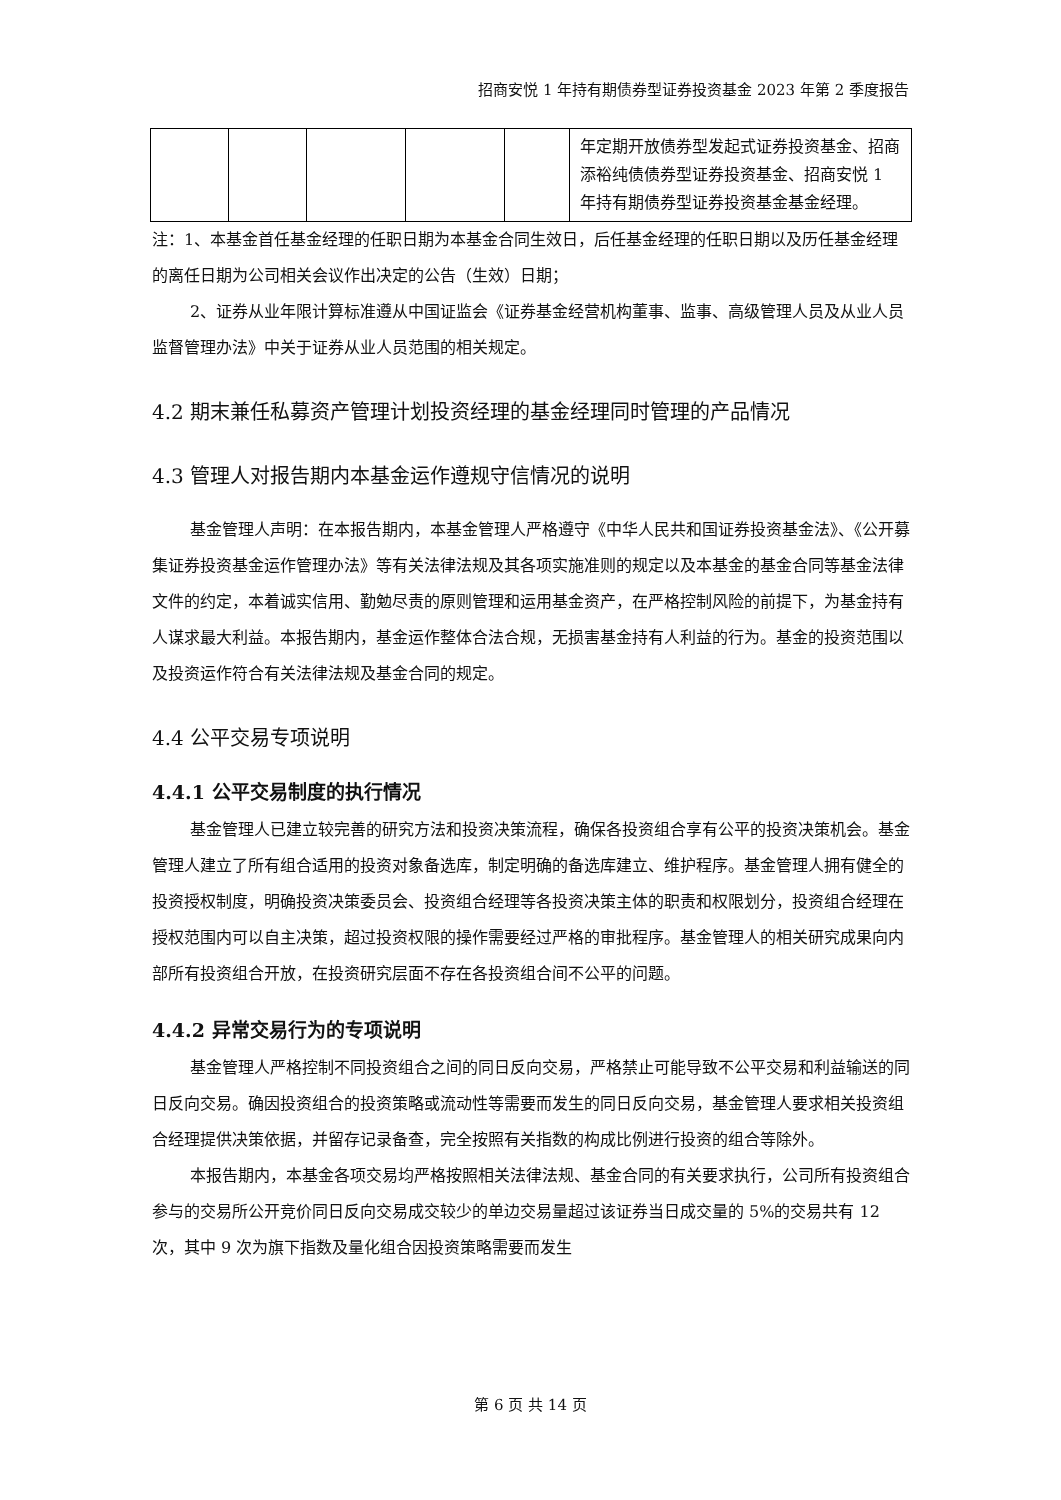招商安悦 1 年持有期债券型证券投资基金 2023 年第 2 季度报告
| | | | | | 年定期开放债券型发起式证券投资基金、招商添裕纯债债券型证券投资基金、招商安悦 1 年持有期债券型证券投资基金基金经理。 |
注：1、本基金首任基金经理的任职日期为本基金合同生效日，后任基金经理的任职日期以及历任基金经理的离任日期为公司相关会议作出决定的公告（生效）日期；
2、证券从业年限计算标准遵从中国证监会《证券基金经营机构董事、监事、高级管理人员及从业人员监督管理办法》中关于证券从业人员范围的相关规定。
4.2 期末兼任私募资产管理计划投资经理的基金经理同时管理的产品情况
4.3 管理人对报告期内本基金运作遵规守信情况的说明
基金管理人声明：在本报告期内，本基金管理人严格遵守《中华人民共和国证券投资基金法》、《公开募集证券投资基金运作管理办法》等有关法律法规及其各项实施准则的规定以及本基金的基金合同等基金法律文件的约定，本着诚实信用、勤勉尽责的原则管理和运用基金资产，在严格控制风险的前提下，为基金持有人谋求最大利益。本报告期内，基金运作整体合法合规，无损害基金持有人利益的行为。基金的投资范围以及投资运作符合有关法律法规及基金合同的规定。
4.4 公平交易专项说明
4.4.1 公平交易制度的执行情况
基金管理人已建立较完善的研究方法和投资决策流程，确保各投资组合享有公平的投资决策机会。基金管理人建立了所有组合适用的投资对象备选库，制定明确的备选库建立、维护程序。基金管理人拥有健全的投资授权制度，明确投资决策委员会、投资组合经理等各投资决策主体的职责和权限划分，投资组合经理在授权范围内可以自主决策，超过投资权限的操作需要经过严格的审批程序。基金管理人的相关研究成果向内部所有投资组合开放，在投资研究层面不存在各投资组合间不公平的问题。
4.4.2 异常交易行为的专项说明
基金管理人严格控制不同投资组合之间的同日反向交易，严格禁止可能导致不公平交易和利益输送的同日反向交易。确因投资组合的投资策略或流动性等需要而发生的同日反向交易，基金管理人要求相关投资组合经理提供决策依据，并留存记录备查，完全按照有关指数的构成比例进行投资的组合等除外。
本报告期内，本基金各项交易均严格按照相关法律法规、基金合同的有关要求执行，公司所有投资组合参与的交易所公开竞价同日反向交易成交较少的单边交易量超过该证券当日成交量的 5%的交易共有 12 次，其中 9 次为旗下指数及量化组合因投资策略需要而发生
第 6 页 共 14 页